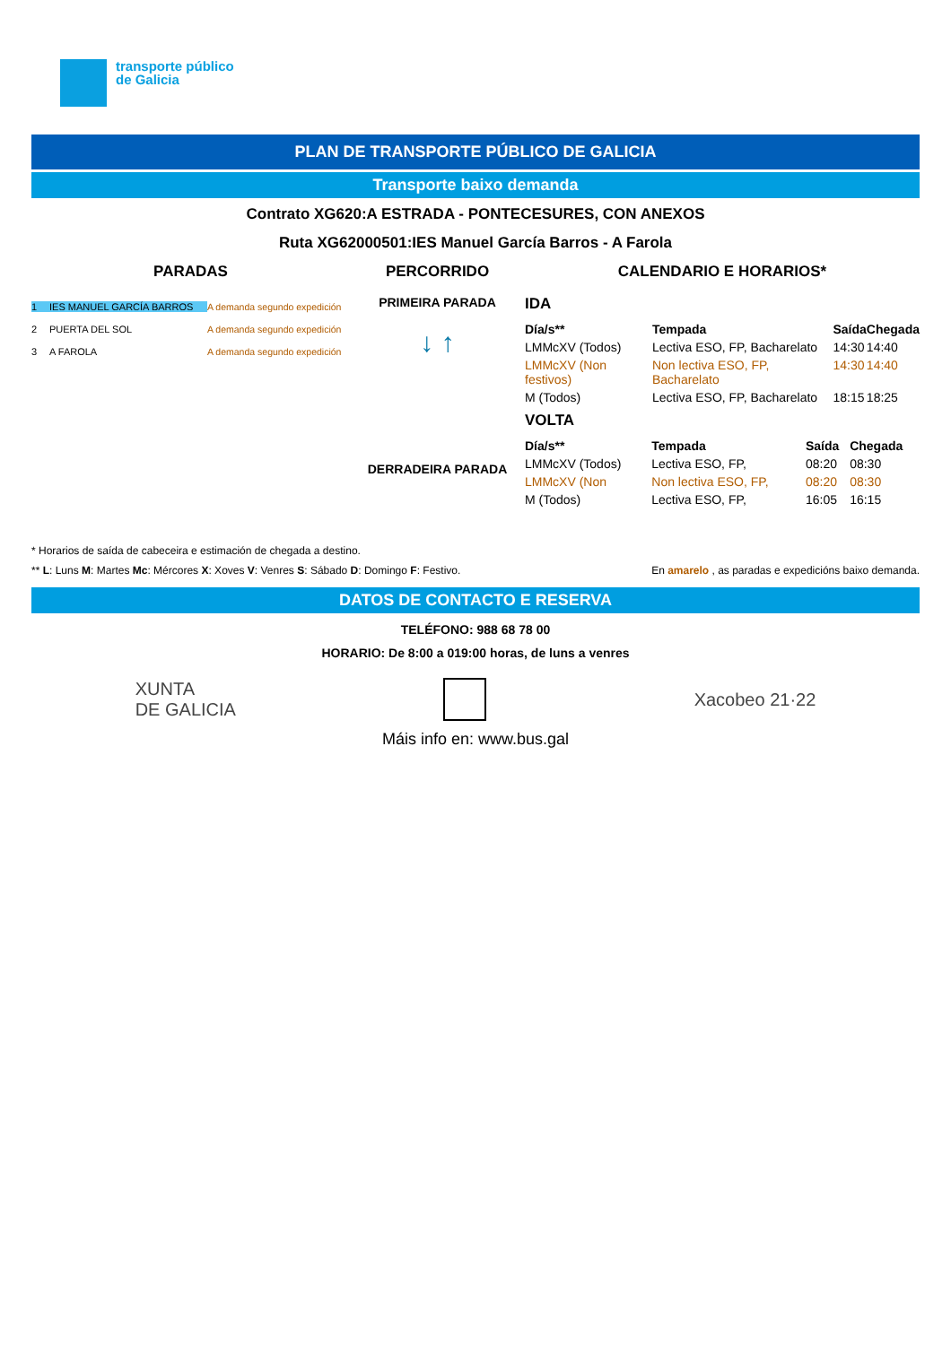transporte público
de Galicia
PLAN DE TRANSPORTE PÚBLICO DE GALICIA
Transporte baixo demanda
Contrato XG620:A ESTRADA - PONTECESURES, CON ANEXOS
Ruta XG62000501:IES Manuel García Barros - A Farola
PARADAS
1 IES MANUEL GARCÍA BARROS A demanda segundo expedición
2 PUERTA DEL SOL A demanda segundo expedición
3 A FAROLA A demanda segundo expedición
PERCORRIDO
PRIMEIRA PARADA
↓ ↑
DERRADEIRA PARADA
CALENDARIO E HORARIOS*
IDA
| Día/s** | Tempada | Saída | Chegada |
| --- | --- | --- | --- |
| LMMcXV (Todos) | Lectiva ESO, FP, Bacharelato | 14:30 | 14:40 |
| LMMcXV (Non festivos) | Non lectiva ESO, FP, Bacharelato | 14:30 | 14:40 |
| M (Todos) | Lectiva ESO, FP, Bacharelato | 18:15 | 18:25 |
VOLTA
| Día/s** | Tempada | Saída | Chegada |
| --- | --- | --- | --- |
| LMMcXV (Todos) | Lectiva ESO, FP, | 08:20 | 08:30 |
| LMMcXV (Non | Non lectiva ESO, FP, | 08:20 | 08:30 |
| M (Todos) | Lectiva ESO, FP, | 16:05 | 16:15 |
* Horarios de saída de cabeceira e estimación de chegada a destino.
** L: Luns M: Martes Mc: Mércores X: Xoves V: Venres S: Sábado D: Domingo F: Festivo. En amarelo , as paradas e expedicións baixo demanda.
DATOS DE CONTACTO E RESERVA
TELÉFONO: 988 68 78 00
HORARIO: De 8:00 a 019:00 horas, de luns a venres
XUNTA
DE GALICIA Xacobeo 21·22
Máis info en: www.bus.gal